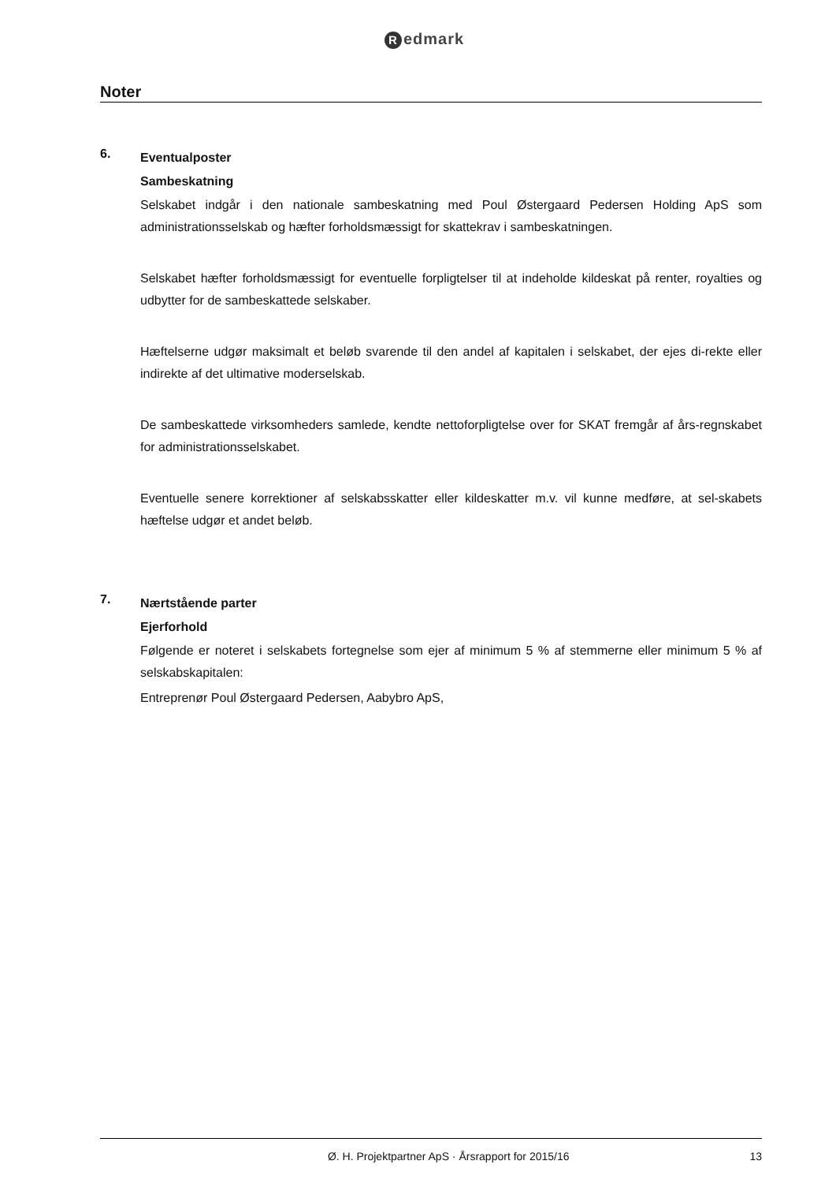Redmark
Noter
6.
Eventualposter
Sambeskatning
Selskabet indgår i den nationale sambeskatning med Poul Østergaard Pedersen Holding ApS som administrationsselskab og hæfter forholdsmæssigt for skattekrav i sambeskatningen.
Selskabet hæfter forholdsmæssigt for eventuelle forpligtelser til at indeholde kildeskat på renter, royalties og udbytter for de sambeskattede selskaber.
Hæftelserne udgør maksimalt et beløb svarende til den andel af kapitalen i selskabet, der ejes di-rekte eller indirekte af det ultimative moderselskab.
De sambeskattede virksomheders samlede, kendte nettoforpligtelse over for SKAT fremgår af års-regnskabet for administrationsselskabet.
Eventuelle senere korrektioner af selskabsskatter eller kildeskatter m.v. vil kunne medføre, at sel-skabets hæftelse udgør et andet beløb.
7.
Nærtstående parter
Ejerforhold
Følgende er noteret i selskabets fortegnelse som ejer af minimum 5 % af stemmerne eller minimum 5 % af selskabskapitalen:
Entreprenør Poul Østergaard Pedersen, Aabybro ApS,
Ø. H. Projektpartner ApS · Årsrapport for 2015/16
13